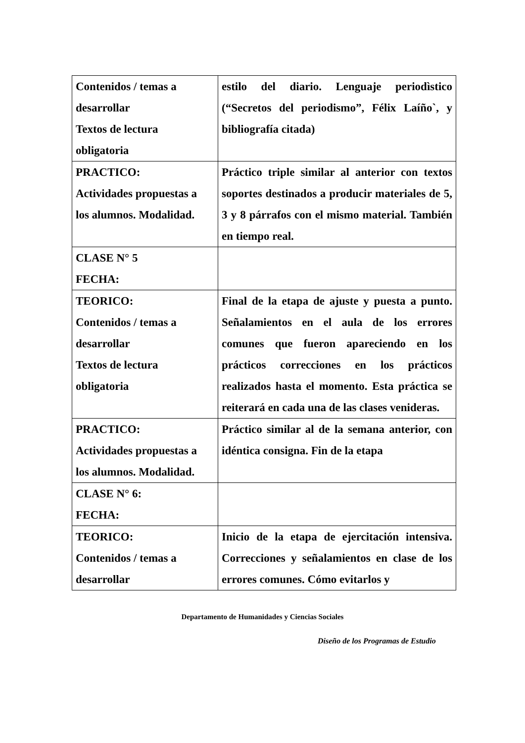| Contenidos / temas a desarrollar Textos de lectura obligatoria | estilo del diario. Lenguaje periodìstico (“Secretos del periodismo”, Félix Laíño`, y bibliografía citada) |
| PRACTICO: Actividades propuestas a los alumnos. Modalidad. | Práctico triple similar al anterior con textos soportes destinados a producir materiales de 5, 3 y 8 párrafos con el mismo material. También en tiempo real. |
| CLASE N° 5 FECHA: | |
| TEORICO: Contenidos / temas a desarrollar Textos de lectura obligatoria | Final de la etapa de ajuste y puesta a punto. Señalamientos en el aula de los errores comunes que fueron apareciendo en los prácticos correcciones en los prácticos realizados hasta el momento. Esta práctica se reiterará en cada una de las clases venideras. |
| PRACTICO: Actividades propuestas a los alumnos. Modalidad. | Práctico similar al de la semana anterior, con idéntica consigna. Fin de la etapa |
| CLASE N° 6: FECHA: | |
| TEORICO: Contenidos / temas a desarrollar | Inicio de la etapa de ejercitación intensiva. Correcciones y señalamientos en clase de los errores comunes. Cómo evitarlos y |
Departamento de Humanidades y Ciencias Sociales
Diseño de los Programas de Estudio